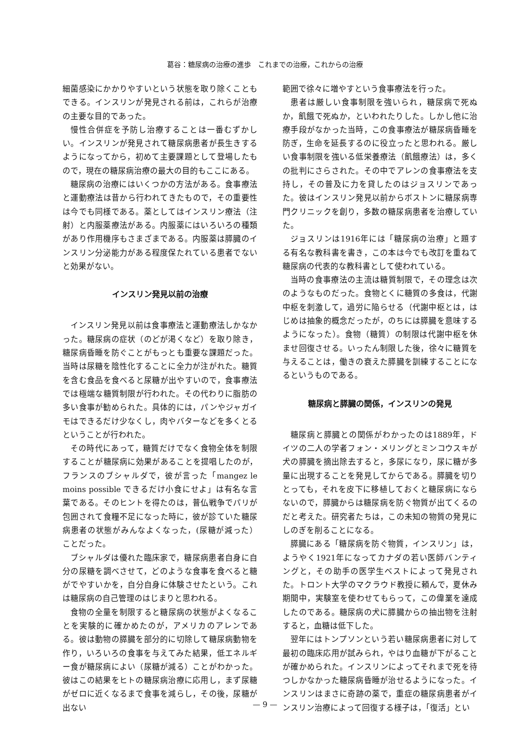葛谷：糖尿病の治療の進歩　これまでの治療，これからの治療
細菌感染にかかりやすいという状態を取り除くこともできる。インスリンが発見される前は，これらが治療の主要な目的であった。
慢性合併症を予防し治療することは一番むずかしい。インスリンが発見されて糖尿病患者が長生きするようになってから，初めて主要課題として登場したもので，現在の糖尿病治療の最大の目的もここにある。
糖尿病の治療にはいくつかの方法がある。食事療法と運動療法は昔から行われてきたもので，その重要性は今でも同様である。薬としてはインスリン療法（注射）と内服薬療法がある。内服薬にはいろいろの種類があり作用機序もさまざまである。内服薬は膵臓のインスリン分泌能力がある程度保たれている患者でないと効果がない。
インスリン発見以前の治療
インスリン発見以前は食事療法と運動療法しかなかった。糖尿病の症状（のどが渇くなど）を取り除き，糖尿病昏睡を防ぐことがもっとも重要な課題だった。当時は尿糖を陰性化することに全力が注がれた。糖質を含む食品を食べると尿糖が出やすいので，食事療法では極端な糖質制限が行われた。その代わりに脂肪の多い食事が勧められた。具体的には，パンやジャガイモはできるだけ少なくし，肉やバターなどを多くとるということが行われた。
その時代にあって，糖質だけでなく食物全体を制限することが糖尿病に効果があることを提唱したのが，フランスのブシャルダで，彼が言った「mangez le moins possible できるだけ小食にせよ」は有名な言葉である。そのヒントを得たのは，普仏戦争でパリが包囲されて食糧不足になった時に，彼が診ていた糖尿病患者の状態がみんなよくなった，(尿糖が減った）ことだった。
ブシャルダは優れた臨床家で，糖尿病患者自身に自分の尿糖を調べさせて，どのような食事を食べると糖がでやすいかを，自分自身に体験させたという。これは糖尿病の自己管理のはじまりと思われる。
食物の全量を制限すると糖尿病の状態がよくなることを実験的に確かめたのが，アメリカのアレンである。彼は動物の膵臓を部分的に切除して糖尿病動物を作り，いろいろの食事を与えてみた結果，低エネルギー食が糖尿病によい（尿糖が減る）ことがわかった。彼はこの結果をヒトの糖尿病治療に応用し，まず尿糖がゼロに近くなるまで食事を減らし，その後，尿糖が出ない
範囲で徐々に増やすという食事療法を行った。
患者は厳しい食事制限を強いられ，糖尿病で死ぬか，飢餓で死ぬか，といわれたりした。しかし他に治療手段がなかった当時，この食事療法が糖尿病昏睡を防ぎ，生命を延長するのに役立ったと思われる。厳しい食事制限を強いる低栄養療法（飢餓療法）は，多くの批判にさらされた。その中でアレンの食事療法を支持し，その普及に力を貸したのはジョスリンであった。彼はインスリン発見以前からボストンに糖尿病専門クリニックを創り，多数の糖尿病患者を治療していた。
ジョスリンは1916年には「糖尿病の治療」と題する有名な教科書を書き，この本は今でも改訂を重ねて糖尿病の代表的な教科書として使われている。
当時の食事療法の主流は糖質制限で，その理念は次のようなものだった。食物とくに糖質の多食は，代謝中枢を刺激して，過労に陥らせる（代謝中枢とは，はじめは抽象的概念だったが，のちには膵臓を意味するようになった）。食物（糖質）の制限は代謝中枢を休ませ回復させる。いったん制限した後，徐々に糖質を与えることは，働きの衰えた膵臓を訓練することになるというものである。
糖尿病と膵臓の関係，インスリンの発見
糖尿病と膵臓との関係がわかったのは1889年，ドイツの二人の学者フォン・メリングとミンコウスキが犬の膵臓を摘出除去すると，多尿になり，尿に糖が多量に出現することを発見してからである。膵臓を切りとっても，それを皮下に移植しておくと糖尿病にならないので，膵臓からは糖尿病を防ぐ物質が出てくるのだと考えた。研究者たちは，この未知の物質の発見にしのぎを削ることになる。
膵臓にある「糖尿病を防ぐ物質，インスリン」は，ようやく1921年になってカナダの若い医師バンティングと，その助手の医学生ベストによって発見された。トロント大学のマクラウド教授に頼んで，夏休み期間中，実験室を使わせてもらって，この偉業を達成したのである。糖尿病の犬に膵臓からの抽出物を注射すると，血糖は低下した。
翌年にはトンプソンという若い糖尿病患者に対して最初の臨床応用が試みられ，やはり血糖が下がることが確かめられた。インスリンによってそれまで死を待つしかなかった糖尿病昏睡が治せるようになった。インスリンはまさに奇跡の薬で，重症の糖尿病患者がインスリン治療によって回復する様子は，「復活」とい
— 9 —